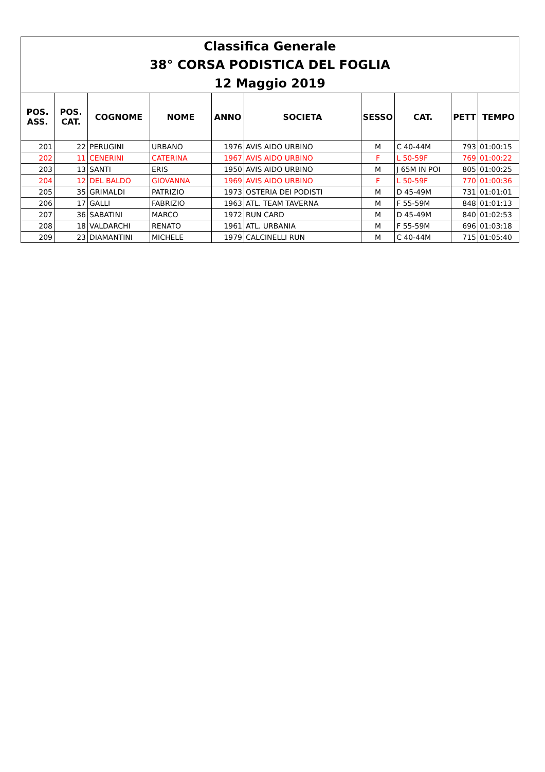| Classifica Generale | | | | | | | | | |
| 38° CORSA PODISTICA DEL FOGLIA | | | | | | | | | |
| 12 Maggio 2019 | | | | | | | | | |
| POS. ASS. | POS. CAT. | COGNOME | NOME | ANNO | SOCIETA | SESSO | CAT. | PETT | TEMPO |
| 201 | 22 | PERUGINI | URBANO | 1976 | AVIS AIDO URBINO | M | C 40-44M | 793 | 01:00:15 |
| 202 | 11 | CENERINI | CATERINA | 1967 | AVIS AIDO URBINO | F | L 50-59F | 769 | 01:00:22 |
| 203 | 13 | SANTI | ERIS | 1950 | AVIS AIDO URBINO | M | J 65M IN POI | 805 | 01:00:25 |
| 204 | 12 | DEL BALDO | GIOVANNA | 1969 | AVIS AIDO URBINO | F | L 50-59F | 770 | 01:00:36 |
| 205 | 35 | GRIMALDI | PATRIZIO | 1973 | OSTERIA DEI PODISTI | M | D 45-49M | 731 | 01:01:01 |
| 206 | 17 | GALLI | FABRIZIO | 1963 | ATL. TEAM TAVERNA | M | F 55-59M | 848 | 01:01:13 |
| 207 | 36 | SABATINI | MARCO | 1972 | RUN CARD | M | D 45-49M | 840 | 01:02:53 |
| 208 | 18 | VALDARCHI | RENATO | 1961 | ATL. URBANIA | M | F 55-59M | 696 | 01:03:18 |
| 209 | 23 | DIAMANTINI | MICHELE | 1979 | CALCINELLI RUN | M | C 40-44M | 715 | 01:05:40 |